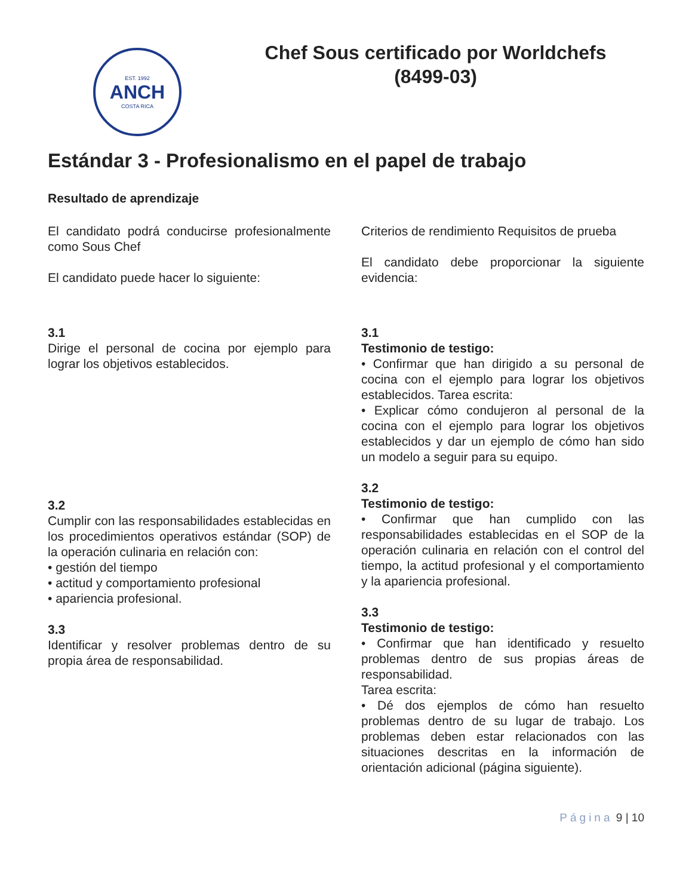EST. 1992
ANCH
COSTA RICA
Chef Sous certificado por Worldchefs
(8499-03)
Estándar 3 - Profesionalismo en el papel de trabajo
Resultado de aprendizaje
El candidato podrá conducirse profesionalmente como Sous Chef
El candidato puede hacer lo siguiente:
3.1
Dirige el personal de cocina por ejemplo para lograr los objetivos establecidos.
3.2
Cumplir con las responsabilidades establecidas en los procedimientos operativos estándar (SOP) de la operación culinaria en relación con:
• gestión del tiempo
• actitud y comportamiento profesional
• apariencia profesional.
3.3
Identificar y resolver problemas dentro de su propia área de responsabilidad.
Criterios de rendimiento Requisitos de prueba
El candidato debe proporcionar la siguiente evidencia:
3.1
Testimonio de testigo:
• Confirmar que han dirigido a su personal de cocina con el ejemplo para lograr los objetivos establecidos. Tarea escrita:
• Explicar cómo condujeron al personal de la cocina con el ejemplo para lograr los objetivos establecidos y dar un ejemplo de cómo han sido un modelo a seguir para su equipo.
3.2
Testimonio de testigo:
• Confirmar que han cumplido con las responsabilidades establecidas en el SOP de la operación culinaria en relación con el control del tiempo, la actitud profesional y el comportamiento y la apariencia profesional.
3.3
Testimonio de testigo:
• Confirmar que han identificado y resuelto problemas dentro de sus propias áreas de responsabilidad.
Tarea escrita:
• Dé dos ejemplos de cómo han resuelto problemas dentro de su lugar de trabajo. Los problemas deben estar relacionados con las situaciones descritas en la información de orientación adicional (página siguiente).
Página 9 | 10